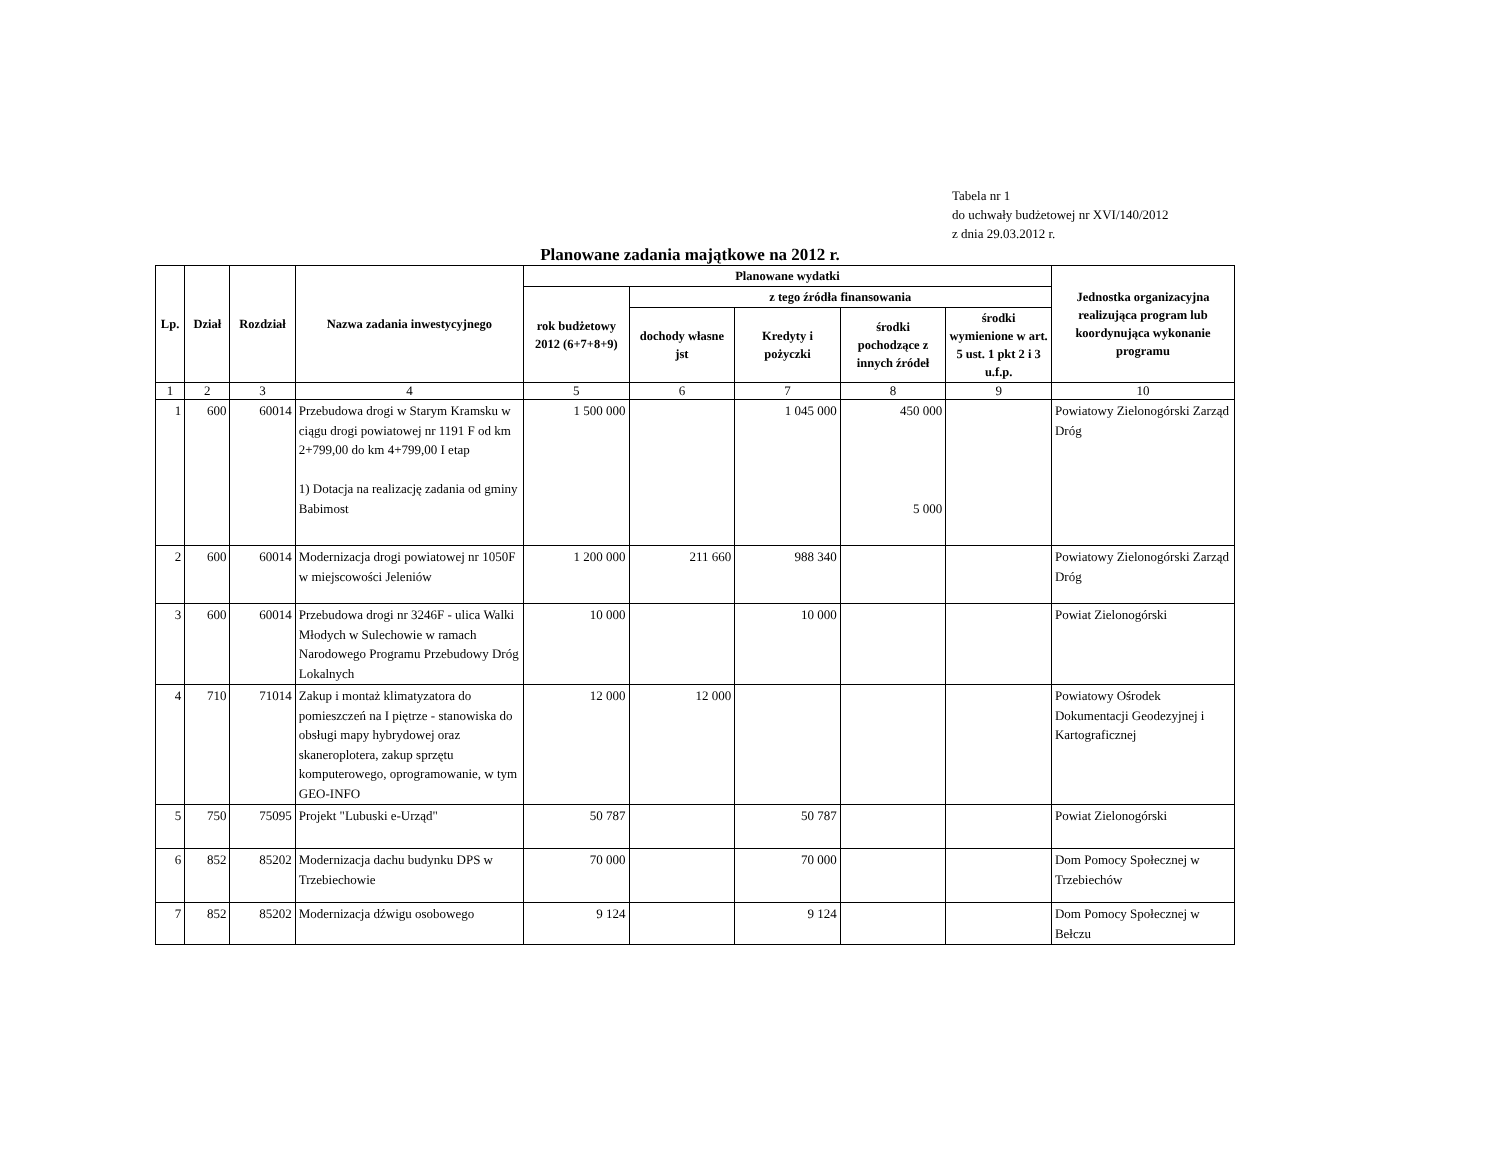Tabela nr 1
do uchwały budżetowej nr XVI/140/2012
z dnia 29.03.2012 r.
Planowane zadania majątkowe na 2012 r.
| Lp. | Dział | Rozdział | Nazwa zadania inwestycyjnego | Planowane wydatki | | | | | Jednostka organizacyjna realizująca program lub koordynująca wykonanie programu |
| --- | --- | --- | --- | --- | --- | --- | --- | --- | --- |
| | | | | rok budżetowy 2012 (6+7+8+9) | z tego źródła finansowania | | | | |
| | | | | | dochody własne jst | Kredyty i pożyczki | środki pochodzące z innych źródeł | środki wymienione w art. 5 ust. 1 pkt 2 i 3 u.f.p. | |
| 1 | 2 | 3 | 4 | 5 | 6 | 7 | 8 | 9 | 10 |
| 1 | 600 | 60014 | Przebudowa drogi w Starym Kramsku w ciągu drogi powiatowej nr 1191 F od km 2+799,00 do km 4+799,00 I etap 1) Dotacja na realizację zadania od gminy Babimost | 1 500 000 | | 1 045 000 | 450 000 5 000 | | Powiatowy Zielonogórski Zarząd Dróg |
| 2 | 600 | 60014 | Modernizacja drogi powiatowej nr 1050F w miejscowości Jeleniów | 1 200 000 | 211 660 | 988 340 | | | Powiatowy Zielonogórski Zarząd Dróg |
| 3 | 600 | 60014 | Przebudowa drogi nr 3246F - ulica Walki Młodych w Sulechowie w ramach Narodowego Programu Przebudowy Dróg Lokalnych | 10 000 | | 10 000 | | | Powiat Zielonogórski |
| 4 | 710 | 71014 | Zakup i montaż klimatyzatora do pomieszczeń na I piętrze - stanowiska do obsługi mapy hybrydowej oraz skaneroplotera, zakup sprzętu komputerowego, oprogramowanie, w tym GEO-INFO | 12 000 | 12 000 | | | | Powiatowy Ośrodek Dokumentacji Geodezyjnej i Kartograficznej |
| 5 | 750 | 75095 | Projekt "Lubuski e-Urząd" | 50 787 | | 50 787 | | | Powiat Zielonogórski |
| 6 | 852 | 85202 | Modernizacja dachu budynku DPS w Trzebiechowie | 70 000 | | 70 000 | | | Dom Pomocy Społecznej w Trzebiechów |
| 7 | 852 | 85202 | Modernizacja dźwigu osobowego | 9 124 | | 9 124 | | | Dom Pomocy Społecznej w Bełczu |